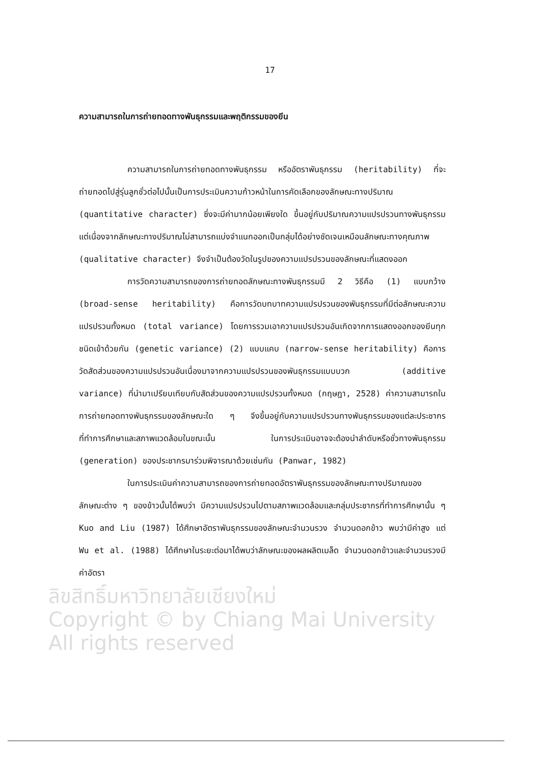17
ความสามารถในการถ่ายทอดทางพันธุกรรมและพฤติกรรมของยีน
ความสามารถในการถ่ายทอดทางพันธุกรรม หรืออัตราพันธุกรรม (heritability) ที่จะถ่ายทอดไปสู่รุ่นลูกชั่วต่อไปนั้นเป็นการประเมินความก้าวหน้าในการคัดเลือกของลักษณะทางปริมาณ (quantitative character) ซึ่งจะมีค่ามากน้อยเพียงใด ขึ้นอยู่กับปริมาณความแปรปรวนทางพันธุกรรม แต่เนื่องจากลักษณะทางปริมาณไม่สามารถแบ่งจำแนกออกเป็นกลุ่มได้อย่างชัดเจนเหมือนลักษณะทางคุณภาพ (qualitative character) จึงจำเป็นต้องวัดในรูปของความแปรปรวนของลักษณะที่แสดงออก
การวัดความสามารถของการถ่ายทอดลักษณะทางพันธุกรรมมี 2 วิธีคือ (1) แบบกว้าง (broad-sense heritability) คือการวัดบทบาทความแปรปรวนของพันธุกรรมที่มีต่อลักษณะความแปรปรวนทั้งหมด (total variance) โดยการรวมเอาความแปรปรวนอันเกิดจากการแสดงออกของยีนทุกชนิดเข้าด้วยกัน (genetic variance) (2) แบบแคบ (narrow-sense heritability) คือการวัดสัดส่วนของความแปรปรวนอันเนื่องมาจากความแปรปรวนของพันธุกรรมแบบบวก (additive variance) ที่นำมาเปรียบเทียบกับสัดส่วนของความแปรปรวนทั้งหมด (กฤษฎา, 2528) ค่าความสามารถในการถ่ายทอดทางพันธุกรรมของลักษณะใด ๆ จึงขึ้นอยู่กับความแปรปรวนทางพันธุกรรมของแต่ละประชากรที่ทำการศึกษาและสภาพแวดล้อมในขณะนั้น ในการประเมินอาจจะต้องนำลำดับหรือชั่วทางพันธุกรรม (generation) ของประชากรมาร่วมพิจารณาด้วยเช่นกัน (Panwar, 1982)
ในการประเมินค่าความสามารถของการถ่ายทอดอัตราพันธุกรรมของลักษณะทางปริมาณของลักษณะต่าง ๆ ของข้าวนั้นได้พบว่า มีความแปรปรวนไปตามสภาพแวดล้อมและกลุ่มประชากรที่ทำการศึกษานั้น ๆ Kuo and Liu (1987) ได้ศึกษาอัตราพันธุกรรมของลักษณะจำนวนรวง จำนวนดอกข้าว พบว่ามีค่าสูง แต่ Wu et al. (1988) ได้ศึกษาในระยะต่อมาได้พบว่าลักษณะของผลผลิตเมล็ด จำนวนดอกข้าวและจำนวนรวงมีค่าอัตรา
ลิขสิทธิ์มหาวิทยาลัยเชียงใหม่
Copyright © by Chiang Mai University
All rights reserved